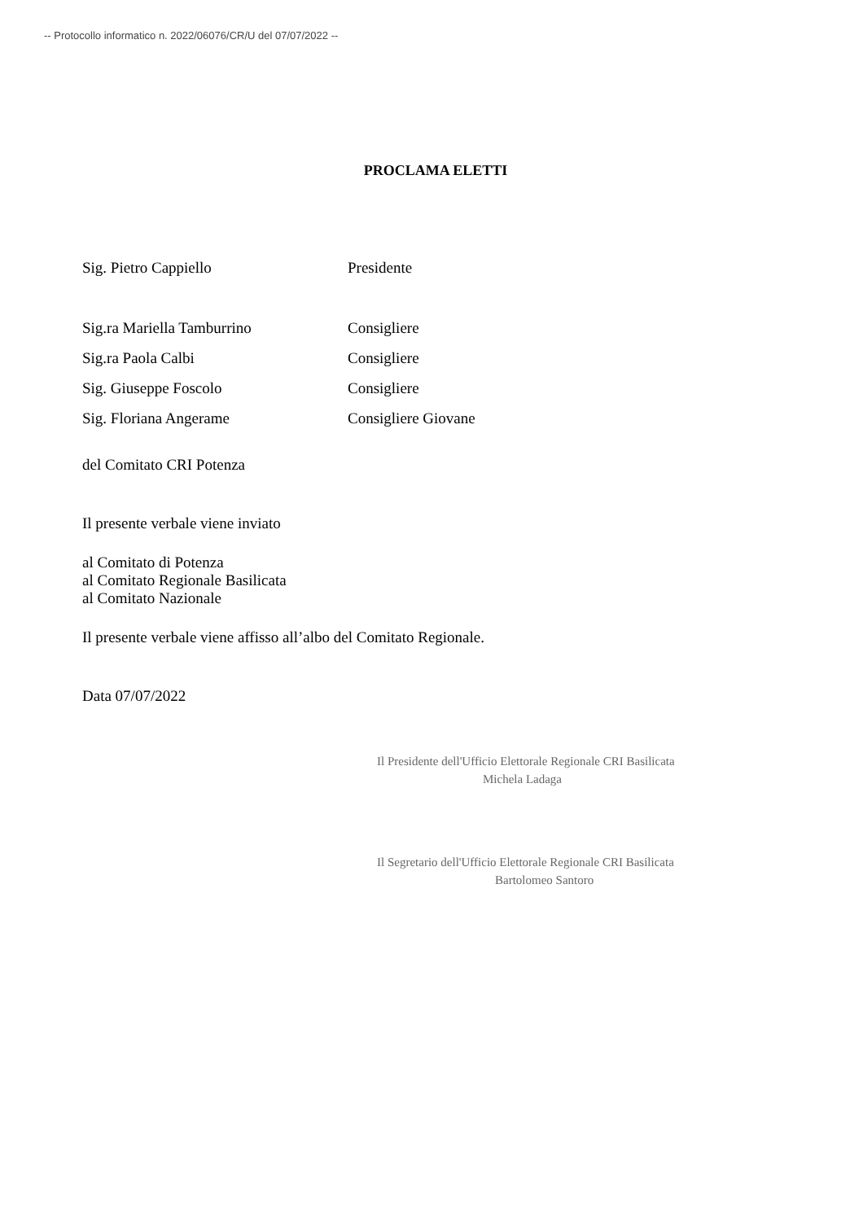-- Protocollo informatico n. 2022/06076/CR/U del 07/07/2022 --
PROCLAMA ELETTI
| Sig. Pietro Cappiello | Presidente |
| Sig.ra Mariella Tamburrino | Consigliere |
| Sig.ra Paola Calbi | Consigliere |
| Sig. Giuseppe Foscolo | Consigliere |
| Sig. Floriana Angerame | Consigliere Giovane |
del Comitato CRI Potenza
Il presente verbale viene inviato
al Comitato di Potenza
al Comitato Regionale Basilicata
al Comitato Nazionale
Il presente verbale viene affisso all’albo del Comitato Regionale.
Data 07/07/2022
Il Presidente dell'Ufficio Elettorale Regionale CRI Basilicata
Michela Ladaga
Il Segretario dell'Ufficio Elettorale Regionale CRI Basilicata
Bartolomeo Santoro